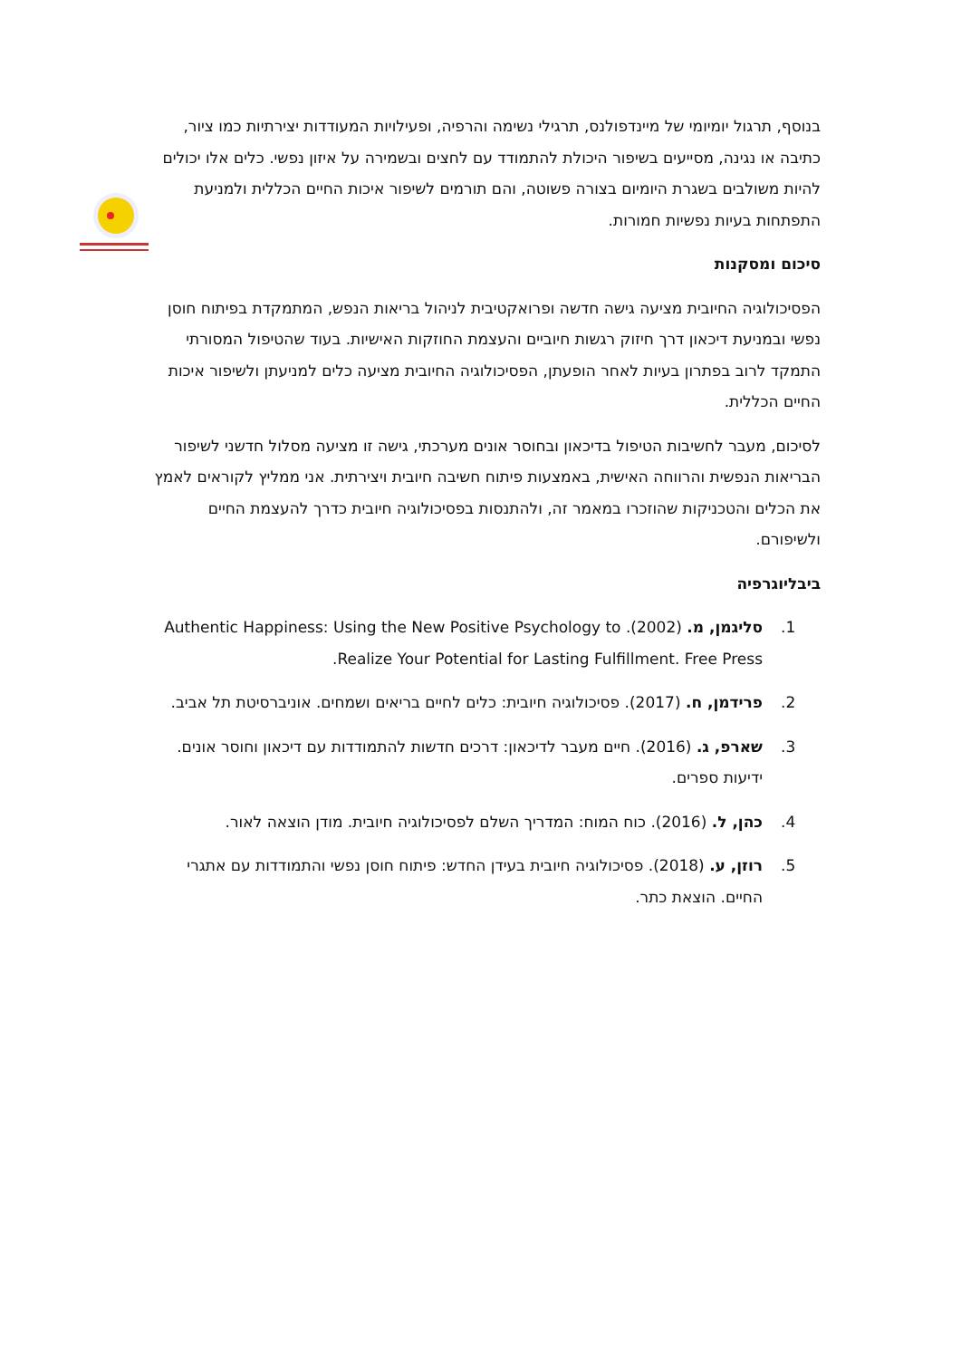בנוסף, תרגול יומיומי של מיינדפולנס, תרגילי נשימה והרפיה, ופעילויות המעודדות יצירתיות כמו ציור, כתיבה או נגינה, מסייעים בשיפור היכולת להתמודד עם לחצים ובשמירה על איזון נפשי. כלים אלו יכולים להיות משולבים בשגרת היומיום בצורה פשוטה, והם תורמים לשיפור איכות החיים הכללית ולמניעת התפתחות בעיות נפשיות חמורות.
סיכום ומסקנות
הפסיכולוגיה החיובית מציעה גישה חדשה ופרואקטיבית לניהול בריאות הנפש, המתמקדת בפיתוח חוסן נפשי ובמניעת דיכאון דרך חיזוק רגשות חיוביים והעצמת החוזקות האישיות. בעוד שהטיפול המסורתי התמקד לרוב בפתרון בעיות לאחר הופעתן, הפסיכולוגיה החיובית מציעה כלים למניעתן ולשיפור איכות החיים הכללית.
לסיכום, מעבר לחשיבות הטיפול בדיכאון ובחוסר אונים מערכתי, גישה זו מציעה מסלול חדשני לשיפור הבריאות הנפשית והרווחה האישית, באמצעות פיתוח חשיבה חיובית ויצירתית. אני ממליץ לקוראים לאמץ את הכלים והטכניקות שהוזכרו במאמר זה, ולהתנסות בפסיכולוגיה חיובית כדרך להעצמת החיים ולשיפורם.
ביבליוגרפיה
1. סליגמן, מ. (2002). Authentic Happiness: Using the New Positive Psychology to Realize Your Potential for Lasting Fulfillment. Free Press.
2. פרידמן, ח. (2017). פסיכולוגיה חיובית: כלים לחיים בריאים ושמחים. אוניברסיטת תל אביב.
3. שארפ, ג. (2016). חיים מעבר לדיכאון: דרכים חדשות להתמודדות עם דיכאון וחוסר אונים. ידיעות ספרים.
4. כהן, ל. (2016). כוח המוח: המדריך השלם לפסיכולוגיה חיובית. מודן הוצאה לאור.
5. רוזן, ע. (2018). פסיכולוגיה חיובית בעידן החדש: פיתוח חוסן נפשי והתמודדות עם אתגרי החיים. הוצאת כתר.